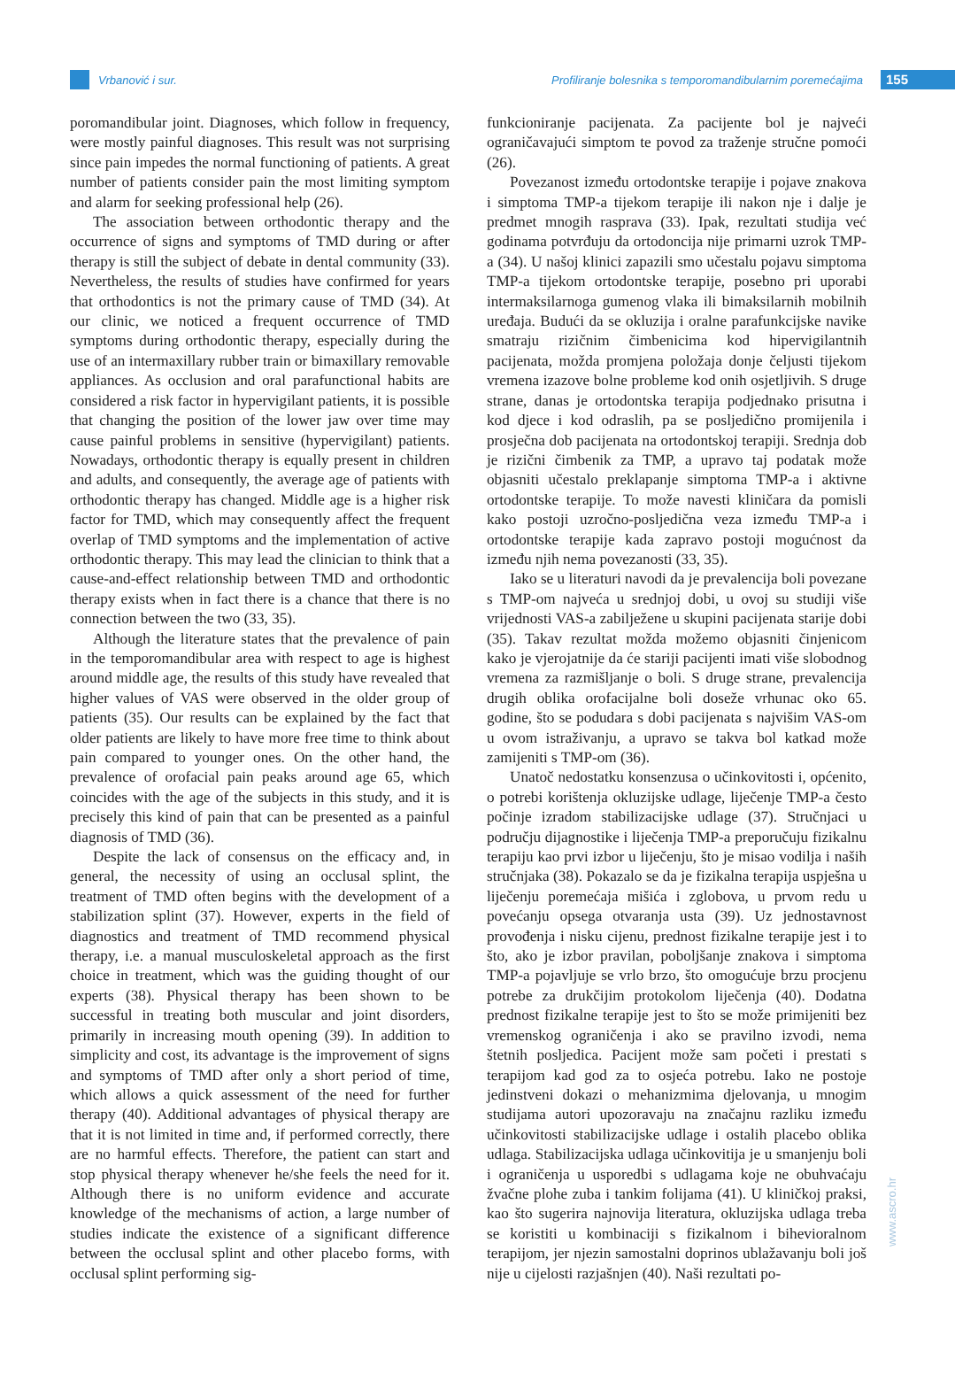Vrbanović i sur. Profiliranje bolesnika s temporomandibularnim poremećajima 155
poromandibular joint. Diagnoses, which follow in frequency, were mostly painful diagnoses. This result was not surprising since pain impedes the normal functioning of patients. A great number of patients consider pain the most limiting symptom and alarm for seeking professional help (26).
The association between orthodontic therapy and the occurrence of signs and symptoms of TMD during or after therapy is still the subject of debate in dental community (33). Nevertheless, the results of studies have confirmed for years that orthodontics is not the primary cause of TMD (34). At our clinic, we noticed a frequent occurrence of TMD symptoms during orthodontic therapy, especially during the use of an intermaxillary rubber train or bimaxillary removable appliances. As occlusion and oral parafunctional habits are considered a risk factor in hypervigilant patients, it is possible that changing the position of the lower jaw over time may cause painful problems in sensitive (hypervigilant) patients. Nowadays, orthodontic therapy is equally present in children and adults, and consequently, the average age of patients with orthodontic therapy has changed. Middle age is a higher risk factor for TMD, which may consequently affect the frequent overlap of TMD symptoms and the implementation of active orthodontic therapy. This may lead the clinician to think that a cause-and-effect relationship between TMD and orthodontic therapy exists when in fact there is a chance that there is no connection between the two (33, 35).
Although the literature states that the prevalence of pain in the temporomandibular area with respect to age is highest around middle age, the results of this study have revealed that higher values of VAS were observed in the older group of patients (35). Our results can be explained by the fact that older patients are likely to have more free time to think about pain compared to younger ones. On the other hand, the prevalence of orofacial pain peaks around age 65, which coincides with the age of the subjects in this study, and it is precisely this kind of pain that can be presented as a painful diagnosis of TMD (36).
Despite the lack of consensus on the efficacy and, in general, the necessity of using an occlusal splint, the treatment of TMD often begins with the development of a stabilization splint (37). However, experts in the field of diagnostics and treatment of TMD recommend physical therapy, i.e. a manual musculoskeletal approach as the first choice in treatment, which was the guiding thought of our experts (38). Physical therapy has been shown to be successful in treating both muscular and joint disorders, primarily in increasing mouth opening (39). In addition to simplicity and cost, its advantage is the improvement of signs and symptoms of TMD after only a short period of time, which allows a quick assessment of the need for further therapy (40). Additional advantages of physical therapy are that it is not limited in time and, if performed correctly, there are no harmful effects. Therefore, the patient can start and stop physical therapy whenever he/she feels the need for it. Although there is no uniform evidence and accurate knowledge of the mechanisms of action, a large number of studies indicate the existence of a significant difference between the occlusal splint and other placebo forms, with occlusal splint performing sig-
funkcioniranje pacijenata. Za pacijente bol je najveći ograničavajući simptom te povod za traženje stručne pomoći (26).
Povezanost između ortodontske terapije i pojave znakova i simptoma TMP-a tijekom terapije ili nakon nje i dalje je predmet mnogih rasprava (33). Ipak, rezultati studija već godinama potvrđuju da ortodoncija nije primarni uzrok TMP-a (34). U našoj klinici zapazili smo učestalu pojavu simptoma TMP-a tijekom ortodontske terapije, posebno pri uporabi intermaksilarnoga gumenog vlaka ili bimaksilarnih mobilnih uređaja. Budući da se okluzija i oralne parafunkcijske navike smatraju rizičnim čimbenicima kod hipervigilantnih pacijenata, možda promjena položaja donje čeljusti tijekom vremena izazove bolne probleme kod onih osjetljivih. S druge strane, danas je ortodontska terapija podjednako prisutna i kod djece i kod odraslih, pa se posljedično promijenila i prosječna dob pacijenata na ortodontskoj terapiji. Srednja dob je rizični čimbenik za TMP, a upravo taj podatak može objasniti učestalo preklapanje simptoma TMP-a i aktivne ortodontske terapije. To može navesti kliničara da pomisli kako postoji uzročno-posljedična veza između TMP-a i ortodontske terapije kada zapravo postoji mogućnost da između njih nema povezanosti (33, 35).
Iako se u literaturi navodi da je prevalencija boli povezane s TMP-om najveća u srednjoj dobi, u ovoj su studiji više vrijednosti VAS-a zabilježene u skupini pacijenata starije dobi (35). Takav rezultat možda možemo objasniti činjenicom kako je vjerojatnije da će stariji pacijenti imati više slobodnog vremena za razmišljanje o boli. S druge strane, prevalencija drugih oblika orofacijalne boli doseže vrhunac oko 65. godine, što se podudara s dobi pacijenata s najvišim VAS-om u ovom istraživanju, a upravo se takva bol katkad može zamijeniti s TMP-om (36).
Unatoč nedostatku konsenzusa o učinkovitosti i, općenito, o potrebi korištenja okluzijske udlage, liječenje TMP-a često počinje izradom stabilizacijske udlage (37). Stručnjaci u području dijagnostike i liječenja TMP-a preporučuju fizikalnu terapiju kao prvi izbor u liječenju, što je misao vodilja i naših stručnjaka (38). Pokazalo se da je fizikalna terapija uspješna u liječenju poremećaja mišića i zglobova, u prvom redu u povećanju opsega otvaranja usta (39). Uz jednostavnost provođenja i nisku cijenu, prednost fizikalne terapije jest i to što, ako je izbor pravilan, poboljšanje znakova i simptoma TMP-a pojavljuje se vrlo brzo, što omogućuje brzu procjenu potrebe za drukčijim protokolom liječenja (40). Dodatna prednost fizikalne terapije jest to što se može primijeniti bez vremenskog ograničenja i ako se pravilno izvodi, nema štetnih posljedica. Pacijent može sam početi i prestati s terapijom kad god za to osjeća potrebu. Iako ne postoje jedinstveni dokazi o mehanizmima djelovanja, u mnogim studijama autori upozoravaju na značajnu razliku između učinkovitosti stabilizacijske udlage i ostalih placebo oblika udlaga. Stabilizacijska udlaga učinkovitija je u smanjenju boli i ograničenja u usporedbi s udlagama koje ne obuhvaćaju žvačne plohe zuba i tankim folijama (41). U kliničkoj praksi, kao što sugerira najnovija literatura, okluzijska udlaga treba se koristiti u kombinaciji s fizikalnom i bihevioralnom terapijom, jer njezin samostalni doprinos ublažavanju boli još nije u cijelosti razjašnjen (40). Naši rezultati po-
www.ascro.hr